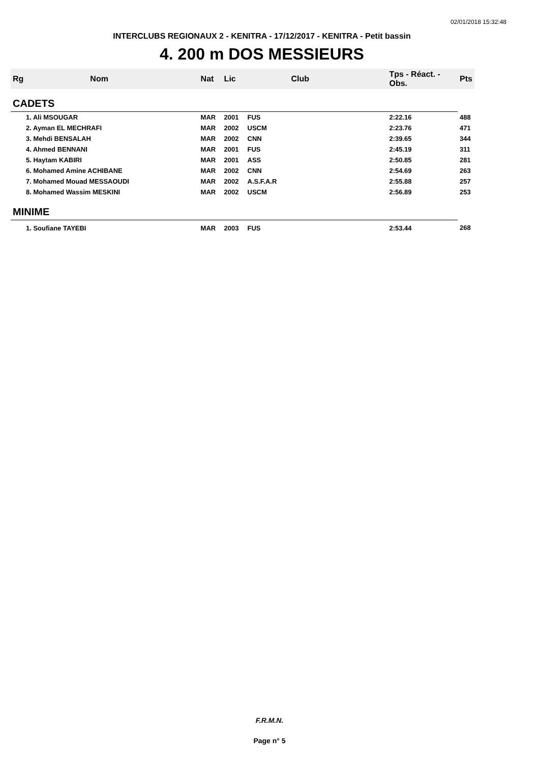02/01/2018 15:32:48
INTERCLUBS REGIONAUX 2 - KENITRA - 17/12/2017 - KENITRA - Petit bassin
4. 200 m DOS MESSIEURS
| Rg | Nom | Nat | Lic | Club | Tps - Réact. - Obs. | Pts | |
| --- | --- | --- | --- | --- | --- | --- | --- |
| CADETS | | | | | | | |
| 1. Ali MSOUGAR | | MAR | 2001 | FUS | 2:22.16 | 488 | |
| 2. Ayman EL MECHRAFI | | MAR | 2002 | USCM | 2:23.76 | 471 | |
| 3. Mehdi BENSALAH | | MAR | 2002 | CNN | 2:39.65 | 344 | |
| 4. Ahmed BENNANI | | MAR | 2001 | FUS | 2:45.19 | 311 | |
| 5. Haytam KABIRI | | MAR | 2001 | ASS | 2:50.85 | 281 | |
| 6. Mohamed Amine ACHIBANE | | MAR | 2002 | CNN | 2:54.69 | 263 | |
| 7. Mohamed Mouad MESSAOUDI | | MAR | 2002 | A.S.F.A.R | 2:55.88 | 257 | |
| 8. Mohamed Wassim MESKINI | | MAR | 2002 | USCM | 2:56.89 | 253 | |
| MINIME | | | | | | | |
| 1. Soufiane TAYEBI | | MAR | 2003 | FUS | 2:53.44 | 268 | |
F.R.M.N.
Page n° 5